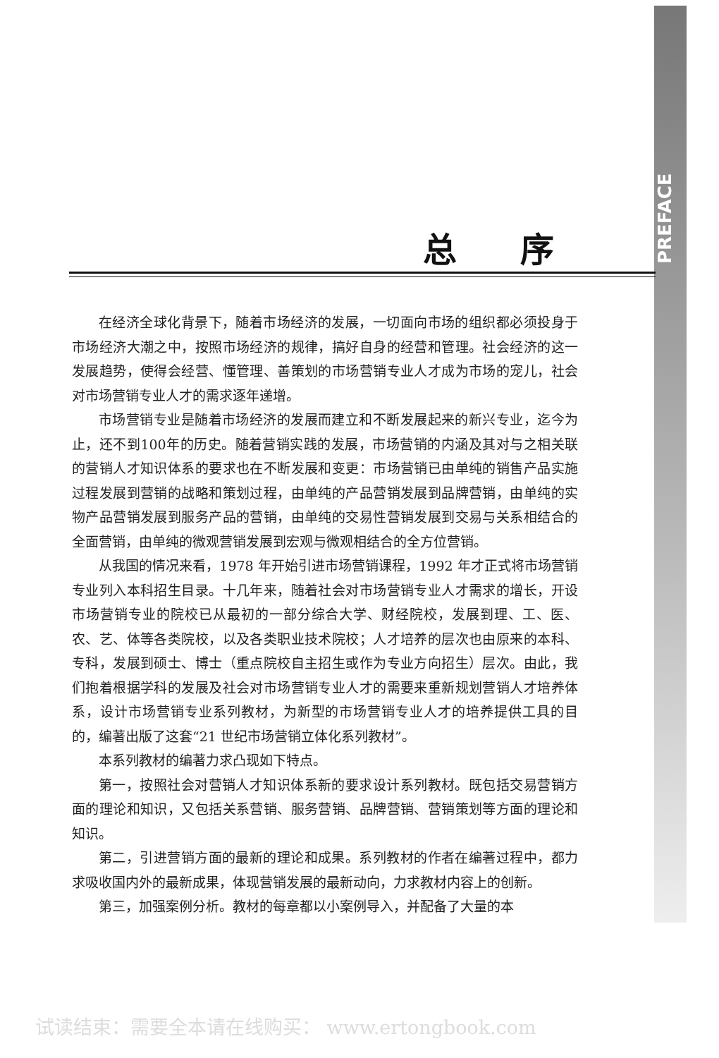PREFACE
总序
在经济全球化背景下，随着市场经济的发展，一切面向市场的组织都必须投身于市场经济大潮之中，按照市场经济的规律，搞好自身的经营和管理。社会经济的这一发展趋势，使得会经营、懂管理、善策划的市场营销专业人才成为市场的宠儿，社会对市场营销专业人才的需求逐年递增。
市场营销专业是随着市场经济的发展而建立和不断发展起来的新兴专业，迄今为止，还不到100年的历史。随着营销实践的发展，市场营销的内涵及其对与之相关联的营销人才知识体系的要求也在不断发展和变更：市场营销已由单纯的销售产品实施过程发展到营销的战略和策划过程，由单纯的产品营销发展到品牌营销，由单纯的实物产品营销发展到服务产品的营销，由单纯的交易性营销发展到交易与关系相结合的全面营销，由单纯的微观营销发展到宏观与微观相结合的全方位营销。
从我国的情况来看，1978 年开始引进市场营销课程，1992 年才正式将市场营销专业列入本科招生目录。十几年来，随着社会对市场营销专业人才需求的增长，开设市场营销专业的院校已从最初的一部分综合大学、财经院校，发展到理、工、医、农、艺、体等各类院校，以及各类职业技术院校；人才培养的层次也由原来的本科、专科，发展到硕士、博士（重点院校自主招生或作为专业方向招生）层次。由此，我们抱着根据学科的发展及社会对市场营销专业人才的需要来重新规划营销人才培养体系，设计市场营销专业系列教材，为新型的市场营销专业人才的培养提供工具的目的，编著出版了这套“21 世纪市场营销立体化系列教材”。
本系列教材的编著力求凸现如下特点。
第一，按照社会对营销人才知识体系新的要求设计系列教材。既包括交易营销方面的理论和知识，又包括关系营销、服务营销、品牌营销、营销策划等方面的理论和知识。
第二，引进营销方面的最新的理论和成果。系列教材的作者在编著过程中，都力求吸收国内外的最新成果，体现营销发展的最新动向，力求教材内容上的创新。
第三，加强案例分析。教材的每章都以小案例导入，并配备了大量的本
试读结束：需要全本请在线购买： www.ertongbook.com